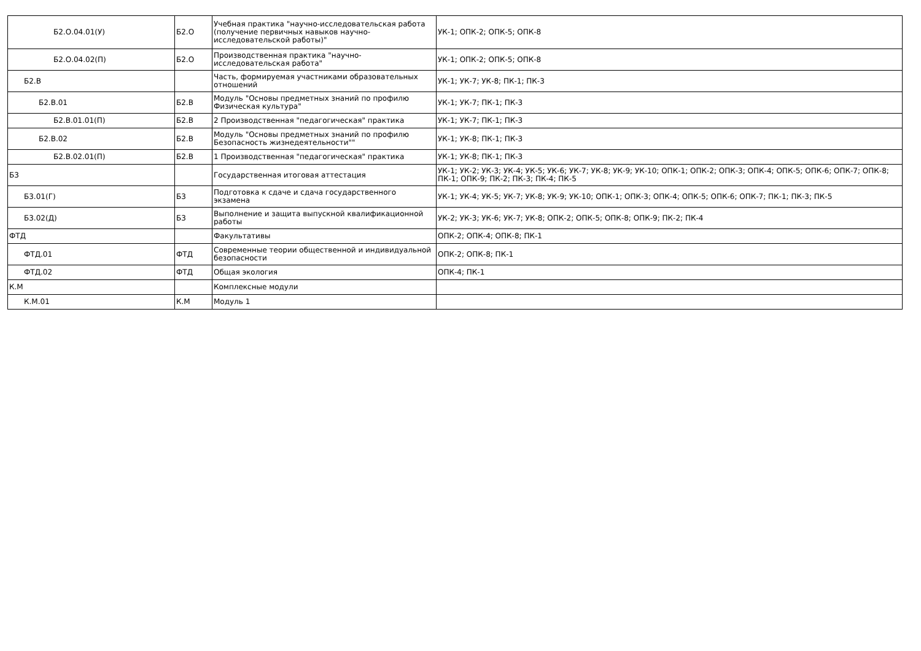| Б2.О.04.01(У) | Б2.О | Учебная практика "научно-исследовательская работа (получение первичных навыков научно-исследовательской работы)" | УК-1; ОПК-2; ОПК-5; ОПК-8 |
| Б2.О.04.02(П) | Б2.О | Производственная практика "научно-исследовательская работа" | УК-1; ОПК-2; ОПК-5; ОПК-8 |
| Б2.В | | Часть, формируемая участниками образовательных отношений | УК-1; УК-7; УК-8; ПК-1; ПК-3 |
| Б2.В.01 | Б2.В | Модуль "Основы предметных знаний по профилю Физическая культура" | УК-1; УК-7; ПК-1; ПК-3 |
| Б2.В.01.01(П) | Б2.В | 2 Производственная "педагогическая" практика | УК-1; УК-7; ПК-1; ПК-3 |
| Б2.В.02 | Б2.В | Модуль "Основы предметных знаний по профилю Безопасность жизнедеятельности"" | УК-1; УК-8; ПК-1; ПК-3 |
| Б2.В.02.01(П) | Б2.В | 1 Производственная "педагогическая" практика | УК-1; УК-8; ПК-1; ПК-3 |
| Б3 | | Государственная итоговая аттестация | УК-1; УК-2; УК-3; УК-4; УК-5; УК-6; УК-7; УК-8; УК-9; УК-10; ОПК-1; ОПК-2; ОПК-3; ОПК-4; ОПК-5; ОПК-6; ОПК-7; ОПК-8; ПК-1; ОПК-9; ПК-2; ПК-3; ПК-4; ПК-5 |
| Б3.01(Г) | Б3 | Подготовка к сдаче и сдача государственного экзамена | УК-1; УК-4; УК-5; УК-7; УК-8; УК-9; УК-10; ОПК-1; ОПК-3; ОПК-4; ОПК-5; ОПК-6; ОПК-7; ПК-1; ПК-3; ПК-5 |
| Б3.02(Д) | Б3 | Выполнение и защита выпускной квалификационной работы | УК-2; УК-3; УК-6; УК-7; УК-8; ОПК-2; ОПК-5; ОПК-8; ОПК-9; ПК-2; ПК-4 |
| ФТД | | Факультативы | ОПК-2; ОПК-4; ОПК-8; ПК-1 |
| ФТД.01 | ФТД | Современные теории общественной и индивидуальной безопасности | ОПК-2; ОПК-8; ПК-1 |
| ФТД.02 | ФТД | Общая экология | ОПК-4; ПК-1 |
| К.М | | Комплексные модули | |
| К.М.01 | К.М | Модуль 1 | |